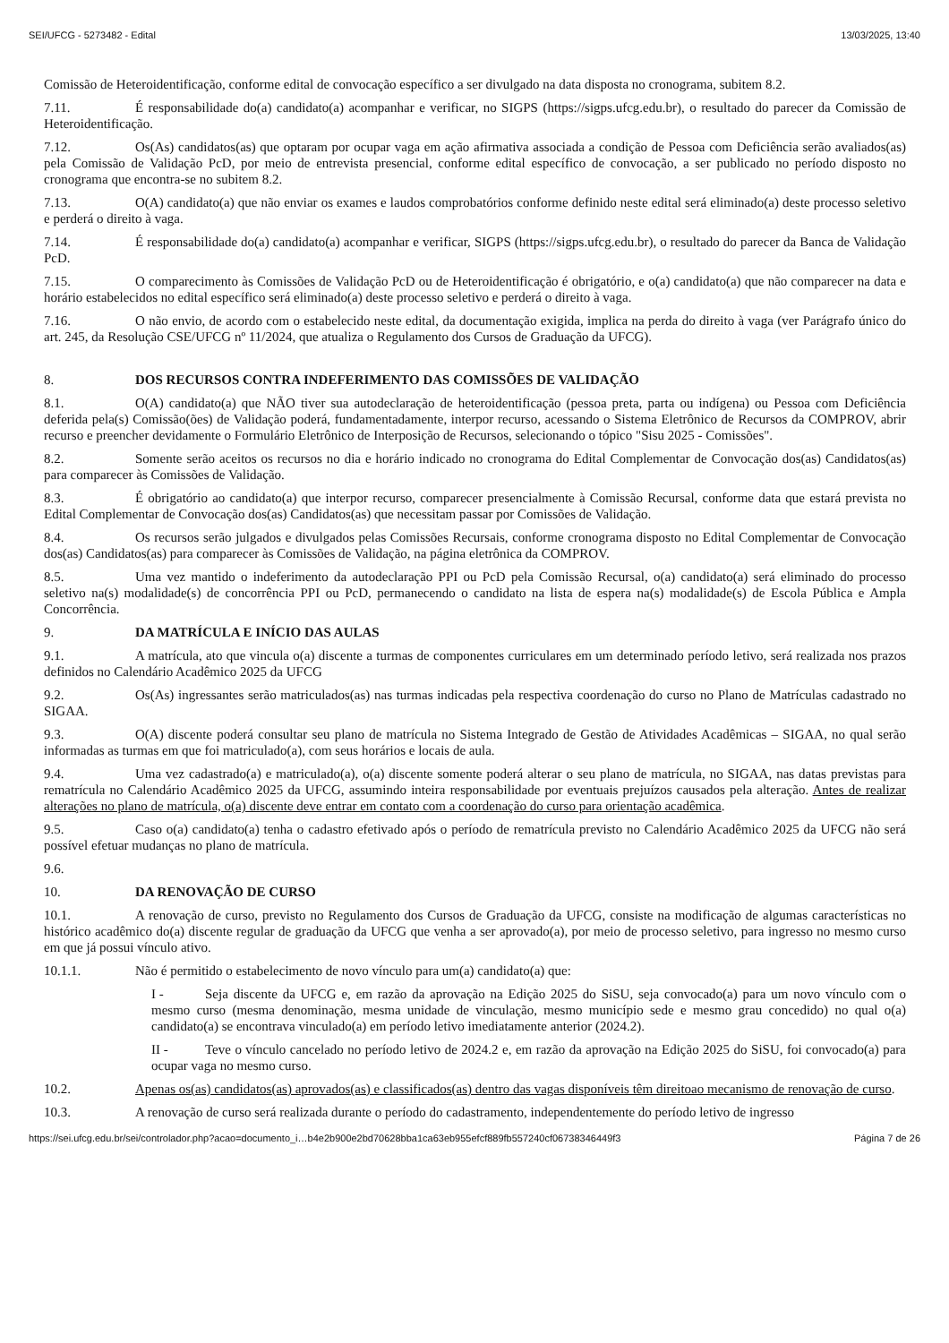SEI/UFCG - 5273482 - Edital 13/03/2025, 13:40
Comissão de Heteroidentificação, conforme edital de convocação específico a ser divulgado na data disposta no cronograma, subitem 8.2.
7.11. É responsabilidade do(a) candidato(a) acompanhar e verificar, no SIGPS (https://sigps.ufcg.edu.br), o resultado do parecer da Comissão de Heteroidentificação.
7.12. Os(As) candidatos(as) que optaram por ocupar vaga em ação afirmativa associada a condição de Pessoa com Deficiência serão avaliados(as) pela Comissão de Validação PcD, por meio de entrevista presencial, conforme edital específico de convocação, a ser publicado no período disposto no cronograma que encontra-se no subitem 8.2.
7.13. O(A) candidato(a) que não enviar os exames e laudos comprobatórios conforme definido neste edital será eliminado(a) deste processo seletivo e perderá o direito à vaga.
7.14. É responsabilidade do(a) candidato(a) acompanhar e verificar, SIGPS (https://sigps.ufcg.edu.br), o resultado do parecer da Banca de Validação PcD.
7.15. O comparecimento às Comissões de Validação PcD ou de Heteroidentificação é obrigatório, e o(a) candidato(a) que não comparecer na data e horário estabelecidos no edital específico será eliminado(a) deste processo seletivo e perderá o direito à vaga.
7.16. O não envio, de acordo com o estabelecido neste edital, da documentação exigida, implica na perda do direito à vaga (ver Parágrafo único do art. 245, da Resolução CSE/UFCG nº 11/2024, que atualiza o Regulamento dos Cursos de Graduação da UFCG).
8. DOS RECURSOS CONTRA INDEFERIMENTO DAS COMISSÕES DE VALIDAÇÃO
8.1. O(A) candidato(a) que NÃO tiver sua autodeclaração de heteroidentificação (pessoa preta, parta ou indígena) ou Pessoa com Deficiência deferida pela(s) Comissão(ões) de Validação poderá, fundamentadamente, interpor recurso, acessando o Sistema Eletrônico de Recursos da COMPROV, abrir recurso e preencher devidamente o Formulário Eletrônico de Interposição de Recursos, selecionando o tópico "Sisu 2025 - Comissões".
8.2. Somente serão aceitos os recursos no dia e horário indicado no cronograma do Edital Complementar de Convocação dos(as) Candidatos(as) para comparecer às Comissões de Validação.
8.3. É obrigatório ao candidato(a) que interpor recurso, comparecer presencialmente à Comissão Recursal, conforme data que estará prevista no Edital Complementar de Convocação dos(as) Candidatos(as) que necessitam passar por Comissões de Validação.
8.4. Os recursos serão julgados e divulgados pelas Comissões Recursais, conforme cronograma disposto no Edital Complementar de Convocação dos(as) Candidatos(as) para comparecer às Comissões de Validação, na página eletrônica da COMPROV.
8.5. Uma vez mantido o indeferimento da autodeclaração PPI ou PcD pela Comissão Recursal, o(a) candidato(a) será eliminado do processo seletivo na(s) modalidade(s) de concorrência PPI ou PcD, permanecendo o candidato na lista de espera na(s) modalidade(s) de Escola Pública e Ampla Concorrência.
9. DA MATRÍCULA E INÍCIO DAS AULAS
9.1. A matrícula, ato que vincula o(a) discente a turmas de componentes curriculares em um determinado período letivo, será realizada nos prazos definidos no Calendário Acadêmico 2025 da UFCG
9.2. Os(As) ingressantes serão matriculados(as) nas turmas indicadas pela respectiva coordenação do curso no Plano de Matrículas cadastrado no SIGAA.
9.3. O(A) discente poderá consultar seu plano de matrícula no Sistema Integrado de Gestão de Atividades Acadêmicas – SIGAA, no qual serão informadas as turmas em que foi matriculado(a), com seus horários e locais de aula.
9.4. Uma vez cadastrado(a) e matriculado(a), o(a) discente somente poderá alterar o seu plano de matrícula, no SIGAA, nas datas previstas para rematrícula no Calendário Acadêmico 2025 da UFCG, assumindo inteira responsabilidade por eventuais prejuízos causados pela alteração. Antes de realizar alterações no plano de matrícula, o(a) discente deve entrar em contato com a coordenação do curso para orientação acadêmica.
9.5. Caso o(a) candidato(a) tenha o cadastro efetivado após o período de rematrícula previsto no Calendário Acadêmico 2025 da UFCG não será possível efetuar mudanças no plano de matrícula.
9.6.
10. DA RENOVAÇÃO DE CURSO
10.1. A renovação de curso, previsto no Regulamento dos Cursos de Graduação da UFCG, consiste na modificação de algumas características no histórico acadêmico do(a) discente regular de graduação da UFCG que venha a ser aprovado(a), por meio de processo seletivo, para ingresso no mesmo curso em que já possui vínculo ativo.
10.1.1. Não é permitido o estabelecimento de novo vínculo para um(a) candidato(a) que:
I - Seja discente da UFCG e, em razão da aprovação na Edição 2025 do SiSU, seja convocado(a) para um novo vínculo com o mesmo curso (mesma denominação, mesma unidade de vinculação, mesmo município sede e mesmo grau concedido) no qual o(a) candidato(a) se encontrava vinculado(a) em período letivo imediatamente anterior (2024.2).
II - Teve o vínculo cancelado no período letivo de 2024.2 e, em razão da aprovação na Edição 2025 do SiSU, foi convocado(a) para ocupar vaga no mesmo curso.
10.2. Apenas os(as) candidatos(as) aprovados(as) e classificados(as) dentro das vagas disponíveis têm direitoao mecanismo de renovação de curso.
10.3. A renovação de curso será realizada durante o período do cadastramento, independentemente do período letivo de ingresso
https://sei.ufcg.edu.br/sei/controlador.php?acao=documento_i…b4e2b900e2bd70628bba1ca63eb955efcf889fb557240cf06738346449f3 Página 7 de 26